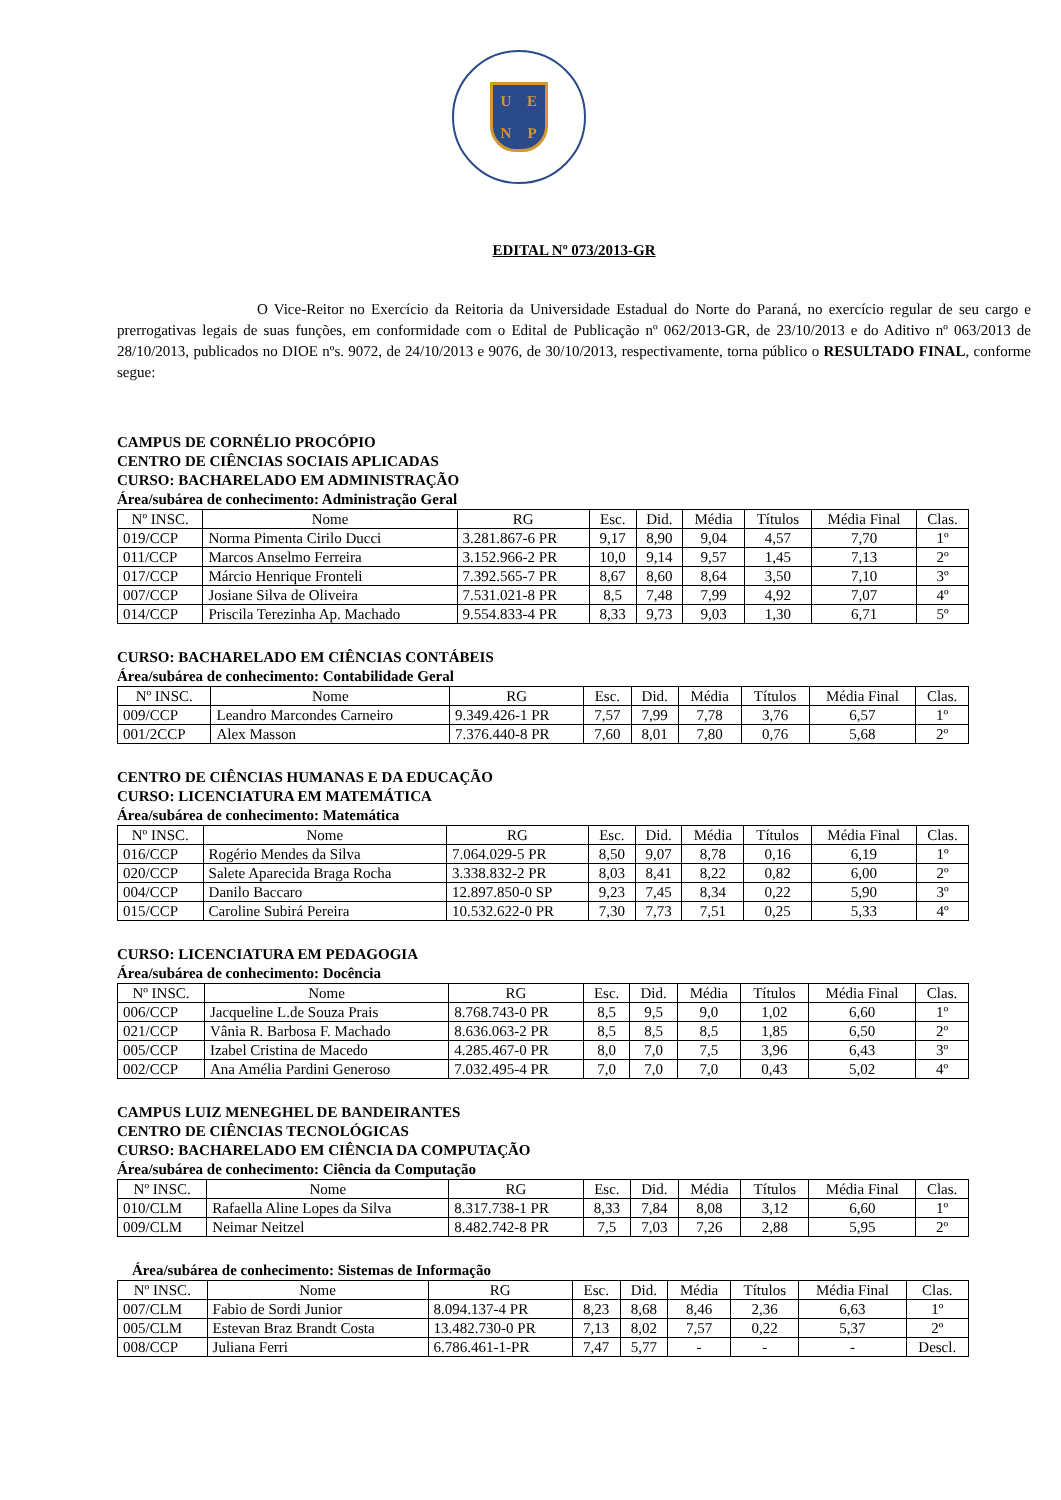UENP
EDITAL Nº 073/2013-GR
O Vice-Reitor no Exercício da Reitoria da Universidade Estadual do Norte do Paraná, no exercício regular de seu cargo e prerrogativas legais de suas funções, em conformidade com o Edital de Publicação nº 062/2013-GR, de 23/10/2013 e do Aditivo nº 063/2013 de 28/10/2013, publicados no DIOE nºs. 9072, de 24/10/2013 e 9076, de 30/10/2013, respectivamente, torna público o RESULTADO FINAL, conforme segue:
CAMPUS DE CORNÉLIO PROCÓPIO
CENTRO DE CIÊNCIAS SOCIAIS APLICADAS
CURSO: BACHARELADO EM ADMINISTRAÇÃO
Área/subárea de conhecimento: Administração Geral
| Nº INSC. | Nome | RG | Esc. | Did. | Média | Títulos | Média Final | Clas. |
| --- | --- | --- | --- | --- | --- | --- | --- | --- |
| 019/CCP | Norma Pimenta Cirilo Ducci | 3.281.867-6 PR | 9,17 | 8,90 | 9,04 | 4,57 | 7,70 | 1º |
| 011/CCP | Marcos Anselmo Ferreira | 3.152.966-2 PR | 10,0 | 9,14 | 9,57 | 1,45 | 7,13 | 2º |
| 017/CCP | Márcio Henrique Fronteli | 7.392.565-7 PR | 8,67 | 8,60 | 8,64 | 3,50 | 7,10 | 3º |
| 007/CCP | Josiane Silva de Oliveira | 7.531.021-8 PR | 8,5 | 7,48 | 7,99 | 4,92 | 7,07 | 4º |
| 014/CCP | Priscila Terezinha Ap. Machado | 9.554.833-4 PR | 8,33 | 9,73 | 9,03 | 1,30 | 6,71 | 5º |
CURSO: BACHARELADO EM CIÊNCIAS CONTÁBEIS
Área/subárea de conhecimento: Contabilidade Geral
| Nº INSC. | Nome | RG | Esc. | Did. | Média | Títulos | Média Final | Clas. |
| --- | --- | --- | --- | --- | --- | --- | --- | --- |
| 009/CCP | Leandro Marcondes Carneiro | 9.349.426-1 PR | 7,57 | 7,99 | 7,78 | 3,76 | 6,57 | 1º |
| 001/2CCP | Alex Masson | 7.376.440-8 PR | 7,60 | 8,01 | 7,80 | 0,76 | 5,68 | 2º |
CENTRO DE CIÊNCIAS HUMANAS E DA EDUCAÇÃO
CURSO: LICENCIATURA EM MATEMÁTICA
Área/subárea de conhecimento: Matemática
| Nº INSC. | Nome | RG | Esc. | Did. | Média | Títulos | Média Final | Clas. |
| --- | --- | --- | --- | --- | --- | --- | --- | --- |
| 016/CCP | Rogério Mendes da Silva | 7.064.029-5 PR | 8,50 | 9,07 | 8,78 | 0,16 | 6,19 | 1º |
| 020/CCP | Salete Aparecida Braga Rocha | 3.338.832-2 PR | 8,03 | 8,41 | 8,22 | 0,82 | 6,00 | 2º |
| 004/CCP | Danilo Baccaro | 12.897.850-0 SP | 9,23 | 7,45 | 8,34 | 0,22 | 5,90 | 3º |
| 015/CCP | Caroline Subirá Pereira | 10.532.622-0 PR | 7,30 | 7,73 | 7,51 | 0,25 | 5,33 | 4º |
CURSO: LICENCIATURA EM PEDAGOGIA
Área/subárea de conhecimento: Docência
| Nº INSC. | Nome | RG | Esc. | Did. | Média | Títulos | Média Final | Clas. |
| --- | --- | --- | --- | --- | --- | --- | --- | --- |
| 006/CCP | Jacqueline L.de Souza Prais | 8.768.743-0 PR | 8,5 | 9,5 | 9,0 | 1,02 | 6,60 | 1º |
| 021/CCP | Vânia R. Barbosa F. Machado | 8.636.063-2 PR | 8,5 | 8,5 | 8,5 | 1,85 | 6,50 | 2º |
| 005/CCP | Izabel Cristina de Macedo | 4.285.467-0 PR | 8,0 | 7,0 | 7,5 | 3,96 | 6,43 | 3º |
| 002/CCP | Ana Amélia Pardini Generoso | 7.032.495-4 PR | 7,0 | 7,0 | 7,0 | 0,43 | 5,02 | 4º |
CAMPUS LUIZ MENEGHEL DE BANDEIRANTES
CENTRO DE CIÊNCIAS TECNOLÓGICAS
CURSO: BACHARELADO EM CIÊNCIA DA COMPUTAÇÃO
Área/subárea de conhecimento: Ciência da Computação
| Nº INSC. | Nome | RG | Esc. | Did. | Média | Títulos | Média Final | Clas. |
| --- | --- | --- | --- | --- | --- | --- | --- | --- |
| 010/CLM | Rafaella Aline Lopes da Silva | 8.317.738-1 PR | 8,33 | 7,84 | 8,08 | 3,12 | 6,60 | 1º |
| 009/CLM | Neimar Neitzel | 8.482.742-8 PR | 7,5 | 7,03 | 7,26 | 2,88 | 5,95 | 2º |
Área/subárea de conhecimento: Sistemas de Informação
| Nº INSC. | Nome | RG | Esc. | Did. | Média | Títulos | Média Final | Clas. |
| --- | --- | --- | --- | --- | --- | --- | --- | --- |
| 007/CLM | Fabio de Sordi Junior | 8.094.137-4 PR | 8,23 | 8,68 | 8,46 | 2,36 | 6,63 | 1º |
| 005/CLM | Estevan Braz Brandt Costa | 13.482.730-0 PR | 7,13 | 8,02 | 7,57 | 0,22 | 5,37 | 2º |
| 008/CCP | Juliana Ferri | 6.786.461-1-PR | 7,47 | 5,77 | - | - | - | Descl. |